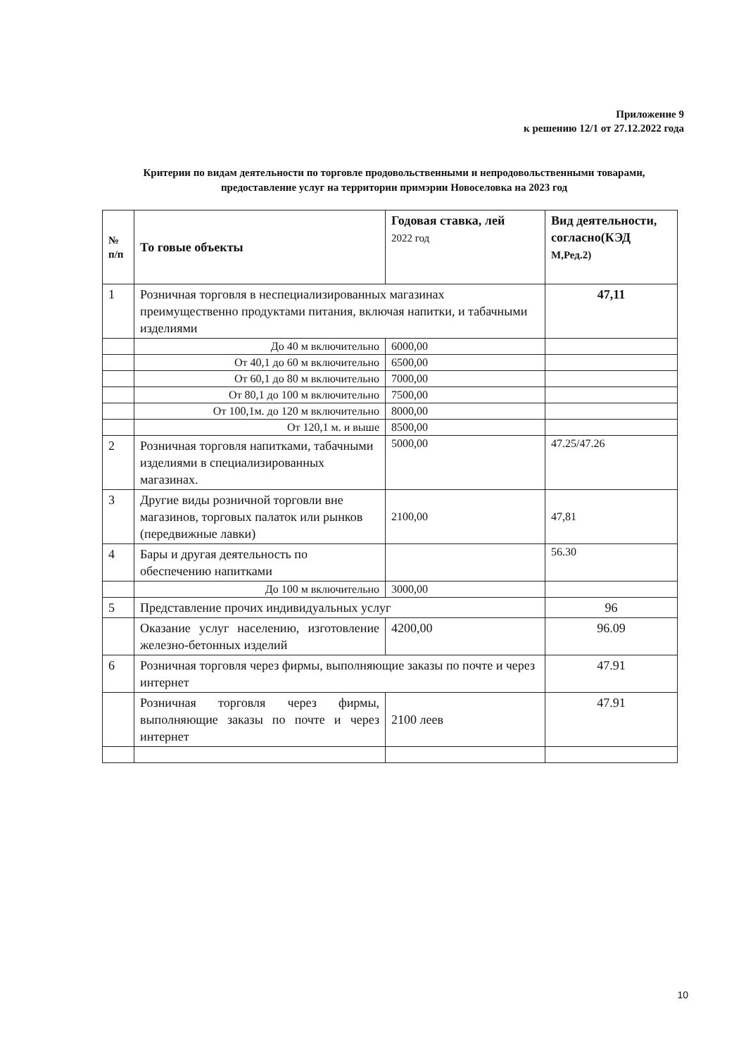Приложение 9
к решению 12/1 от 27.12.2022 года
Критерии по видам деятельности по торговле продовольственными и непродовольственными товарами, предоставление услуг на территории примэрии Новоселовка на 2023 год
| № п/п | То говые объекты | Годовая ставка, лей 2022 год | Вид деятельности, согласно(КЭД М,Ред.2) |
| --- | --- | --- | --- |
| 1 | Розничная торговля в неспециализированных магазинах преимущественно продуктами питания, включая напитки, и табачными изделиями | | 47,11 |
| | До 40 м включительно | 6000,00 | |
| | От 40,1 до 60 м включительно | 6500,00 | |
| | От 60,1 до 80 м включительно | 7000,00 | |
| | От 80,1 до 100 м включительно | 7500,00 | |
| | От 100,1м. до 120 м включительно | 8000,00 | |
| | От 120,1 м. и выше | 8500,00 | |
| 2 | Розничная торговля напитками, табачными изделиями в специализированных магазинах. | 5000,00 | 47.25/47.26 |
| 3 | Другие виды розничной торговли вне магазинов, торговых палаток или рынков (передвижные лавки) | 2100,00 | 47,81 |
| 4 | Бары и другая деятельность по обеспечению напитками | | 56.30 |
| | До 100 м включительно | 3000,00 | |
| 5 | Представление прочих индивидуальных услуг | | 96 |
| | Оказание услуг населению, изготовление железно-бетонных изделий | 4200,00 | 96.09 |
| 6 | Розничная торговля через фирмы, выполняющие заказы по почте и через интернет | | 47.91 |
| | Розничная торговля через фирмы, выполняющие заказы по почте и через интернет | 2100 леев | 47.91 |
10